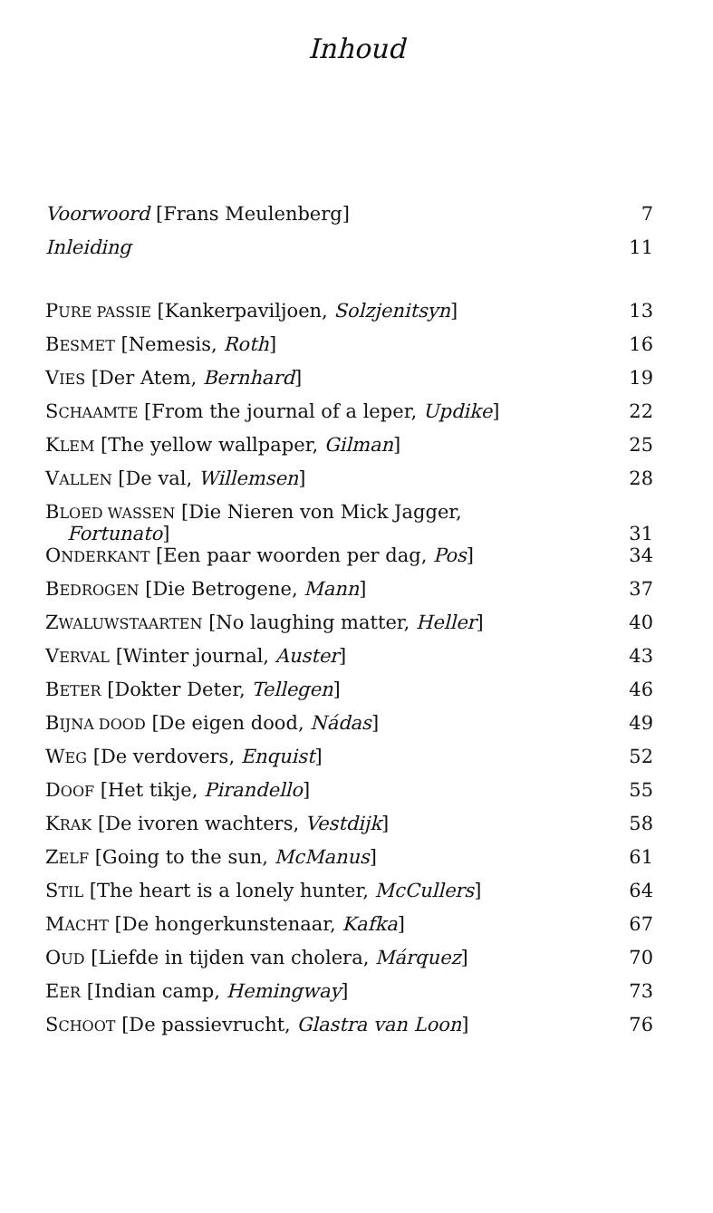Inhoud
| Voorwoord [Frans Meulenberg] | 7 |
| Inleiding | 11 |
| P URE PASSIE [Kankerpaviljoen, Solzjenitsyn ] | 13 |
| B ESMET [Nemesis, Roth ] | 16 |
| V IES [Der Atem, Bernhard ] | 19 |
| S CHAAMTE [From the journal of a leper, Updike ] | 22 |
| K LEM [The yellow wallpaper, Gilman ] | 25 |
| V ALLEN [De val, Willemsen ] | 28 |
| B LOED WASSEN [Die Nieren von Mick Jagger, Fortunato ] | 31 |
| O NDERKANT [Een paar woorden per dag, Pos ] | 34 |
| B EDROGEN [Die Betrogene, Mann ] | 37 |
| Z WALUWSTAARTEN [No laughing matter, Heller ] | 40 |
| V ERVAL [Winter journal, Auster ] | 43 |
| B ETER [Dokter Deter, Tellegen ] | 46 |
| B IJNA DOOD [De eigen dood, Nádas ] | 49 |
| W EG [De verdovers, Enquist ] | 52 |
| D OOF [Het tikje, Pirandello ] | 55 |
| K RAK [De ivoren wachters, Vestdijk ] | 58 |
| Z ELF [Going to the sun, McManus ] | 61 |
| S TIL [The heart is a lonely hunter, McCullers ] | 64 |
| M ACHT [De hongerkunstenaar, Kafka ] | 67 |
| O UD [Liefde in tijden van cholera, Márquez ] | 70 |
| E ER [Indian camp, Hemingway ] | 73 |
| S CHOOT [De passievrucht, Glastra van Loon ] | 76 |